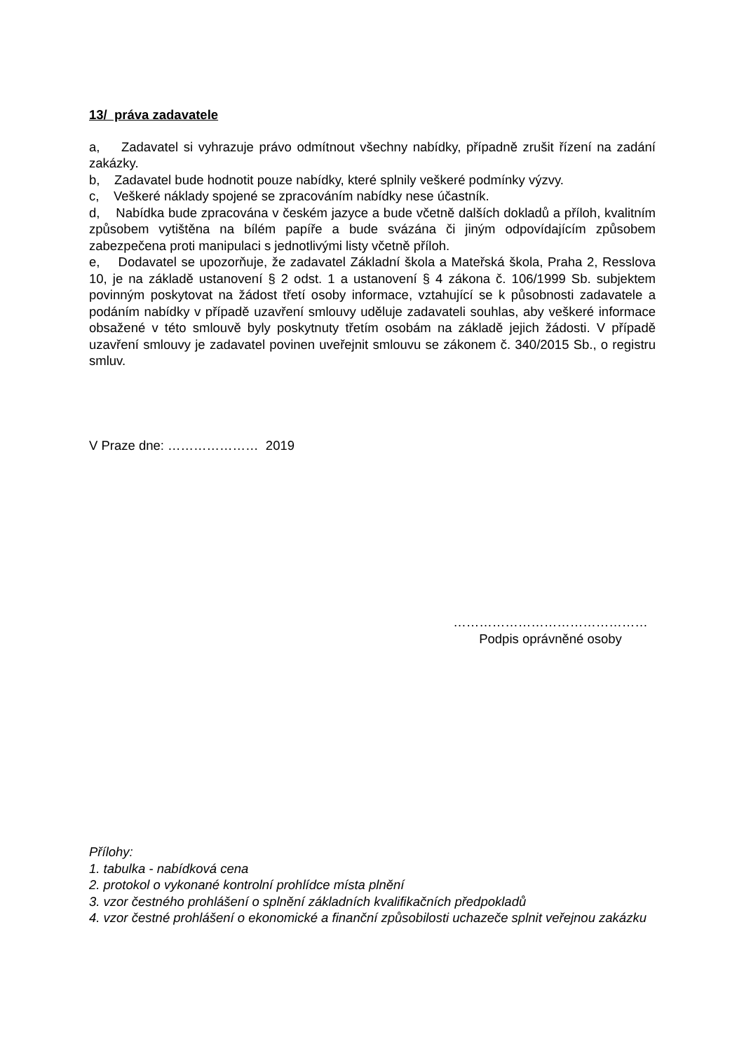13/ práva zadavatele
a, Zadavatel si vyhrazuje právo odmítnout všechny nabídky, případně zrušit řízení na zadání zakázky.
b, Zadavatel bude hodnotit pouze nabídky, které splnily veškeré podmínky výzvy.
c, Veškeré náklady spojené se zpracováním nabídky nese účastník.
d, Nabídka bude zpracována v českém jazyce a bude včetně dalších dokladů a příloh, kvalitním způsobem vytištěna na bílém papíře a bude svázána či jiným odpovídajícím způsobem zabezpečena proti manipulaci s jednotlivými listy včetně příloh.
e, Dodavatel se upozorňuje, že zadavatel Základní škola a Mateřská škola, Praha 2, Resslova 10, je na základě ustanovení § 2 odst. 1 a ustanovení § 4 zákona č. 106/1999 Sb. subjektem povinným poskytovat na žádost třetí osoby informace, vztahující se k působnosti zadavatele a podáním nabídky v případě uzavření smlouvy uděluje zadavateli souhlas, aby veškeré informace obsažené v této smlouvě byly poskytnuty třetím osobám na základě jejich žádosti. V případě uzavření smlouvy je zadavatel povinen uveřejnit smlouvu se zákonem č. 340/2015 Sb., o registru smluv.
V Praze dne: ………………… 2019
………………………………………
Podpis oprávněné osoby
Přílohy:
1. tabulka - nabídková cena
2. protokol o vykonané kontrolní prohlídce místa plnění
3. vzor čestného prohlášení o splnění základních kvalifikačních předpokladů
4. vzor čestné prohlášení o ekonomické a finanční způsobilosti uchazeče splnit veřejnou zakázku